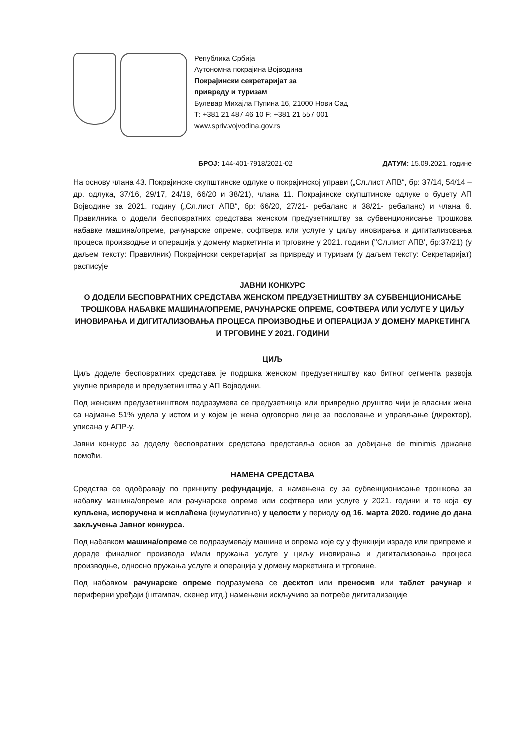Република Србија
Аутономна покрајина Војводина
Покрајински секретаријат за
привреду и туризам
Булевар Михајла Пупина 16, 21000 Нови Сад
Т: +381 21 487 46 10 F: +381 21 557 001
www.spriv.vojvodina.gov.rs
БРОЈ: 144-401-7918/2021-02 ДАТУМ: 15.09.2021. године
На основу члана 43. Покрајинске скупштинске одлуке о покрајинској управи („Сл.лист АПВ“, бр: 37/14, 54/14 – др. одлука, 37/16, 29/17, 24/19, 66/20 и 38/21), члана 11. Покрајинске скупштинске одлуке о буџету АП Војводине за 2021. годину („Сл.лист АПВ“, бр: 66/20, 27/21- ребаланс и 38/21- ребаланс) и члана 6. Правилника о додели бесповратних средстава женском предузетништву за субвенционисање трошкова набавке машина/опреме, рачунарске опреме, софтвера или услуге у циљу иновирања и дигитализовања процеса производње и операција у домену маркетинга и трговине у 2021. години (''Сл.лист АПВ', бр:37/21) (у даљем тексту: Правилник) Покрајински секретаријат за привреду и туризам (у даљем тексту: Секретаријат) расписује
ЈАВНИ КОНКУРС
О ДОДЕЛИ БЕСПОВРАТНИХ СРЕДСТАВА ЖЕНСКОМ ПРЕДУЗЕТНИШТВУ ЗА СУБВЕНЦИОНИСАЊЕ ТРОШКОВА НАБАВКЕ МАШИНА/ОПРЕМЕ, РАЧУНАРСКЕ ОПРЕМЕ, СОФТВЕРА ИЛИ УСЛУГЕ У ЦИЉУ ИНОВИРАЊА И ДИГИТАЛИЗОВАЊА ПРОЦЕСА ПРОИЗВОДЊЕ И ОПЕРАЦИЈА У ДОМЕНУ МАРКЕТИНГА И ТРГОВИНЕ У 2021. ГОДИНИ
ЦИЉ
Циљ доделе бесповратних средстава је подршка женском предузетништву као битног сегмента развоја укупне привреде и предузетништва у АП Војводини.
Под женским предузетништвом подразумева се предузетница или привредно друштво чији је власник жена са најмање 51% удела у истом и у којем је жена одговорно лице за пословање и управљање (директор), уписана у АПР-у.
Јавни конкурс за доделу бесповратних средстава представља основ за добијање de minimis државне помоћи.
НАМЕНА СРЕДСТАВА
Средства се одобравају по принципу рефундације, а намењена су за субвенционисање трошкова за набавку машина/опреме или рачунарске опреме или софтвера или услуге у 2021. години и то која су купљена, испоручена и исплаћена (кумулативно) у целости у периоду од 16. марта 2020. године до дана закључења Јавног конкурса.
Под набавком машина/опреме се подразумевају машине и опрема које су у функцији израде или припреме и дораде финалног производа и/или пружања услуге у циљу иновирања и дигитализовања процеса производње, односно пружања услуге и операција у домену маркетинга и трговине.
Под набавком рачунарске опреме подразумева се десктоп или преносив или таблет рачунар и периферни уређаји (штампач, скенер итд.) намењени искључиво за потребе дигитализације